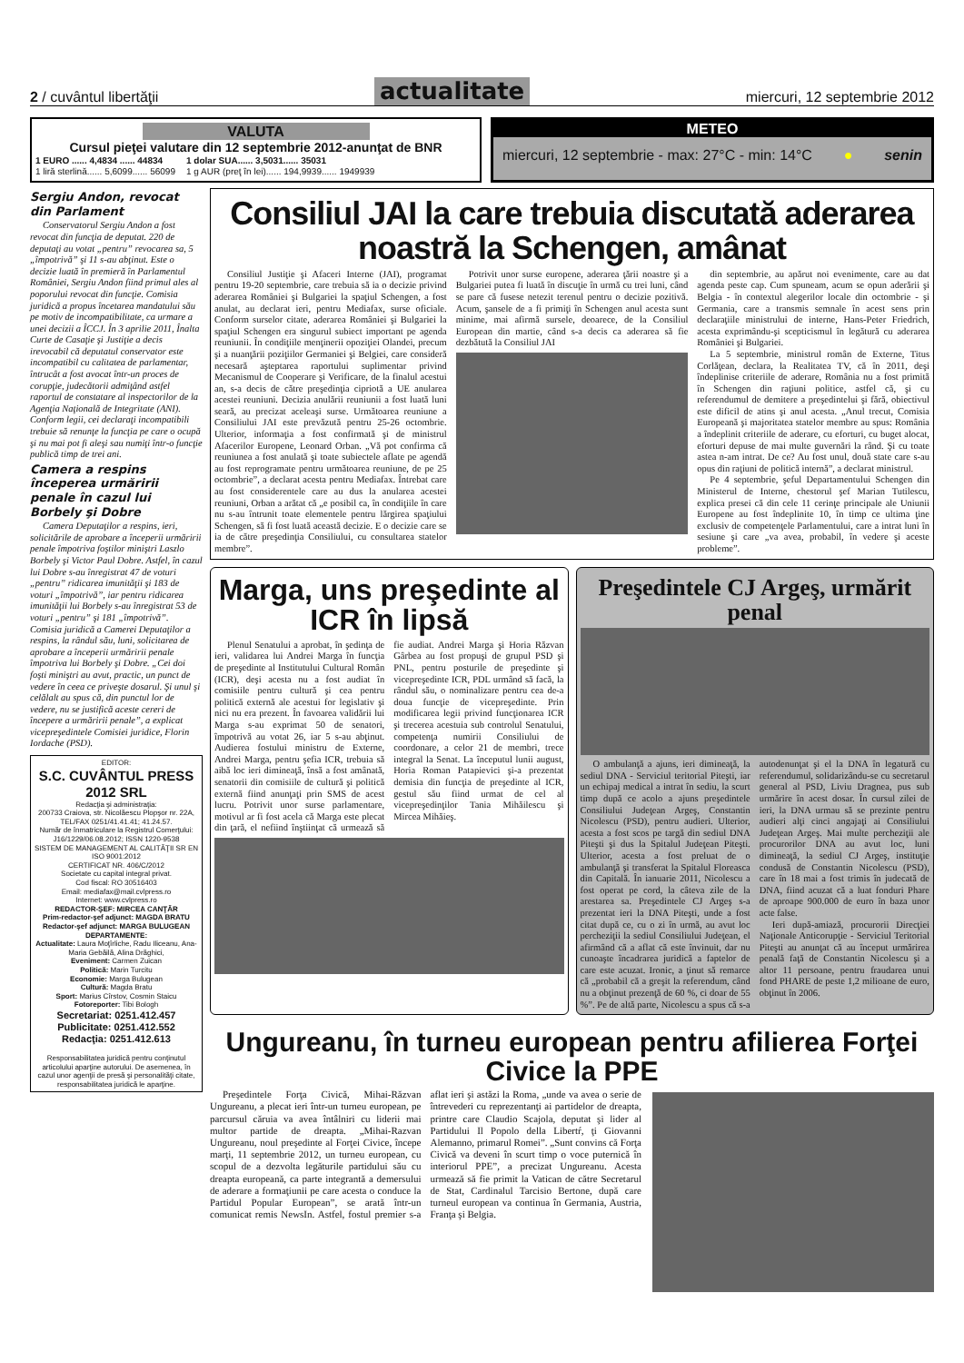2 / cuvântul libertăţii actualitate miercuri, 12 septembrie 2012
VALUTA
Cursul pieţei valutare din 12 septembrie 2012-anunţat de BNR
1 EURO ...... 4,4834 ...... 44834
1 liră sterlină...... 5,6099...... 56099
1 dolar SUA...... 3,5031...... 35031
1 g AUR (preţ în lei)...... 194,9939...... 1949939
METEO
miercuri, 12 septembrie - max: 27°C - min: 14°C ● senin
Sergiu Andon, revocat din Parlament
Conservatorul Sergiu Andon a fost revocat din funcţia de deputat. 220 de deputaţi au votat „pentru” revocarea sa, 5 „împotrivă” şi 11 s-au abţinut. Este o decizie luată în premieră în Parlamentul României, Sergiu Andon fiind primul ales al poporului revocat din funcţie. Comisia juridică a propus încetarea mandatului său pe motiv de incompatibilitate, ca urmare a unei decizii a ÎCCJ. În 3 aprilie 2011, Înalta Curte de Casaţie şi Justiţie a decis irevocabil că deputatul conservator este incompatibil cu calitatea de parlamentar, întrucât a fost avocat într-un proces de corupţie, judecătorii admiţând astfel raportul de constatare al inspectorilor de la Agenţia Naţională de Integritate (ANI). Conform legii, cei declaraţi incompatibili trebuie să renunţe la funcţia pe care o ocupă şi nu mai pot fi aleşi sau numiţi într-o funcţie publică timp de trei ani.
Camera a respins începerea urmăririi penale în cazul lui Borbely şi Dobre
Camera Deputaţilor a respins, ieri, solicitările de aprobare a începerii urmăririi penale împotriva foştilor miniştri Laszlo Borbely şi Victor Paul Dobre. Astfel, în cazul lui Dobre s-au înregistrat 47 de voturi „pentru” ridicarea imunităţii şi 183 de voturi „împotrivă”, iar pentru ridicarea imunităţii lui Borbely s-au înregistrat 53 de voturi „pentru” şi 181 „împotrivă”. Comisia juridică a Camerei Deputaţilor a respins, la rândul său, luni, solicitarea de aprobare a începerii urmăririi penale împotriva lui Borbely şi Dobre. „Cei doi foşti miniştri au avut, practic, un punct de vedere în ceea ce priveşte dosarul. Şi unul şi celălalt au spus că, din punctul lor de vedere, nu se justifică aceste cereri de începere a urmăririi penale”, a explicat vicepreşedintele Comisiei juridice, Florin Iordache (PSD).
EDITOR:
S.C. CUVÂNTUL PRESS 2012 SRL
Redacţia şi administraţia:
200733 Craiova, str. Nicolăescu Plopşor nr. 22A,
TEL/FAX 0251/41.41.41; 41.24.57.
Număr de înmatriculare la Registrul Comerţului: J16/1229/06.08.2012; ISSN 1220-9538
SISTEM DE MANAGEMENT AL CALITĂŢII SR EN ISO 9001:2012
CERTIFICAT NR. 406/C/2012
Societate cu capital integral privat.
Cod fiscal: RO 30516403
Email: mediafax@mail.cvlpress.ro
Internet: www.cvlpress.ro
REDACTOR-ŞEF: MIRCEA CANŢĂR
Prim-redactor-şef adjunct: MAGDA BRATU
Redactor-şef adjunct: MARGA BULUGEAN
DEPARTAMENTE:
Actualitate: Laura Moţîrliche, Radu Iliceanu, Ana-Maria Gebăilă, Alina Drăghici,
Eveniment: Carmen Zuican
Politică: Marin Turcitu
Economie: Marga Bulugean
Cultură: Magda Bratu
Sport: Marius Cîrstov, Cosmin Staicu
Fotoreporter: Tibi Bologh
Secretariat: 0251.412.457
Publicitate: 0251.412.552
Redacţia: 0251.412.613
Responsabilitatea juridică pentru conţinutul articolului aparţine autorului. De asemenea, în cazul unor agenţii de presă şi personalităţi citate, responsabilitatea juridică le aparţine.
Consiliul JAI la care trebuia discutată aderarea noastră la Schengen, amânat
Consiliul Justiţie şi Afaceri Interne (JAI), programat pentru 19-20 septembrie, care trebuia să ia o decizie privind aderarea României şi Bulgariei la spaţiul Schengen, a fost anulat, au declarat ieri, pentru Mediafax, surse oficiale. Conform surselor citate, aderarea României şi Bulgariei la spaţiul Schengen era singurul subiect important pe agenda reuniunii. În condiţiile menţinerii opoziţiei Olandei, precum şi a nuanţării poziţiilor Germaniei şi Belgiei, care consideră necesară aşteptarea raportului suplimentar privind Mecanismul de Cooperare şi Verificare, de la finalul acestui an, s-a decis de către preşedinţia cipriotă a UE anularea acestei reuniuni. Decizia anulării reuniunii a fost luată luni seară, au precizat aceleaşi surse. Următoarea reuniune a Consiliului JAI este prevăzută pentru 25-26 octombrie. Ulterior, informaţia a fost confirmată şi de ministrul Afacerilor Europene, Leonard Orban. „Vă pot confirma că reuniunea a fost anulată şi toate subiectele aflate pe agendă au fost reprogramate pentru următoarea reuniune, de pe 25 octombrie”, a declarat acesta pentru Mediafax. Întrebat care au fost considerentele care au dus la anularea acestei reuniuni, Orban a arătat că „e posibil ca, în condiţiile în care nu s-au întrunit toate elementele pentru lărgirea spaţiului Schengen, să fi fost luată această decizie. E o decizie care se ia de către preşedinţia Consiliului, cu consultarea statelor membre”.
Potrivit unor surse europene, aderarea ţării noastre şi a Bulgariei putea fi luată în discuţie în urmă cu trei luni, când se pare că fusese netezit terenul pentru o decizie pozitivă. Acum, şansele de a fi primiţi în Schengen anul acesta sunt minime, mai afirmă sursele, deoarece, de la Consiliul European din martie, când s-a decis ca aderarea să fie dezbătută la Consiliul JAI
din septembrie, au apărut noi evenimente, care au dat agenda peste cap. Cum spuneam, acum se opun aderării şi Belgia - în contextul alegerilor locale din octombrie - şi Germania, care a transmis semnale în acest sens prin declaraţiile ministrului de interne, Hans-Peter Friedrich, acesta exprimându-şi scepticismul în legătură cu aderarea României şi Bulgariei.
La 5 septembrie, ministrul român de Externe, Titus Corlăţean, declara, la Realitatea TV, că în 2011, deşi îndeplinise criteriile de aderare, România nu a fost primită în Schengen din raţiuni politice, astfel că, şi cu referendumul de demitere a preşedintelui şi fără, obiectivul este dificil de atins şi anul acesta. „Anul trecut, Comisia Europeană şi majoritatea statelor membre au spus: România a îndeplinit criteriile de aderare, cu eforturi, cu buget alocat, eforturi depuse de mai multe guvernări la rând. Şi cu toate astea n-am intrat. De ce? Au fost unul, două state care s-au opus din raţiuni de politică internă”, a declarat ministrul.
Pe 4 septembrie, şeful Departamentului Schengen din Ministerul de Interne, chestorul şef Marian Tutilescu, explica presei că din cele 11 cerinţe principale ale Uniunii Europene au fost îndeplinite 10, în timp ce ultima ţine exclusiv de competenţele Parlamentului, care a intrat luni în sesiune şi care „va avea, probabil, în vedere şi aceste probleme”.
Marga, uns preşedinte al ICR în lipsă
Plenul Senatului a aprobat, în şedinţa de ieri, validarea lui Andrei Marga în funcţia de preşedinte al Institutului Cultural Român (ICR), deşi acesta nu a fost audiat în comisiile pentru cultură şi cea pentru politică externă ale acestui for legislativ şi nici nu era prezent. În favoarea validării lui Marga s-au exprimat 50 de senatori, împotrivă au votat 26, iar 5 s-au abţinut. Audierea fostului ministru de Externe, Andrei Marga, pentru şefia ICR, trebuia să aibă loc ieri dimineaţă, însă a fost amânată, senatorii din comisiile de cultură şi politică externă fiind anunţaţi prin SMS de acest lucru. Potrivit unor surse parlamentare, motivul ar fi fost acela că Marga este plecat din ţară, el nefiind înştiinţat că urmează să fie audiat. Andrei Marga şi Horia Răzvan Gârbea au fost propuşi de grupul PSD şi PNL, pentru posturile de preşedinte şi vicepreşedinte ICR, PDL urmând să facă, la rândul său, o nominalizare pentru cea de-a doua funcţie de vicepreşedinte. Prin modificarea legii privind funcţionarea ICR şi trecerea acestuia sub controlul Senatului, competenţa numirii Consiliului de coordonare, a celor 21 de membri, trece integral la Senat. La începutul lunii august, Horia Roman Patapievici şi-a prezentat demisia din funcţia de preşedinte al ICR, gestul său fiind urmat de cel al vicepreşedinţilor Tania Mihăilescu şi Mircea Mihăieş.
Preşedintele CJ Argeş, urmărit penal
O ambulanţă a ajuns, ieri dimineaţă, la sediul DNA - Serviciul teritorial Piteşti, iar un echipaj medical a intrat în sediu, la scurt timp după ce acolo a ajuns preşedintele Consiliului Judeţean Argeş, Constantin Nicolescu (PSD), pentru audieri. Ulterior, acesta a fost scos pe targă din sediul DNA Piteşti şi dus la Spitalul Judeţean Piteşti. Ulterior, acesta a fost preluat de o ambulanţă şi transferat la Spitalul Floreasca din Capitală. În ianuarie 2011, Nicolescu a fost operat pe cord, la câteva zile de la arestarea sa. Preşedintele CJ Argeş s-a prezentat ieri la DNA Piteşti, unde a fost citat după ce, cu o zi în urmă, au avut loc percheziţii la sediul Consiliului Judeţean, el afirmând că a aflat că este învinuit, dar nu cunoaşte încadrarea juridică a faptelor de care este acuzat. Ironic, a ţinut să remarce că „probabil că a greşit la referendum, când nu a obţinut prezenţă de 60 %, ci doar de 55 %”. Pe de altă parte, Nicolescu a spus că s-a autodenunţat şi el la DNA în legatură cu referendumul, solidarizându-se cu secretarul general al PSD, Liviu Dragnea, pus sub urmărire în acest dosar. În cursul zilei de ieri, la DNA urmau să se prezinte pentru audieri alţi cinci angajaţi ai Consiliului Judeţean Argeş. Mai multe percheziţii ale procurorilor DNA au avut loc, luni dimineaţă, la sediul CJ Argeş, instituţie condusă de Constantin Nicolescu (PSD), care în 18 mai a fost trimis în judecată de DNA, fiind acuzat că a luat fonduri Phare de aproape 900.000 de euro în baza unor acte false.
Ieri după-amiază, procurorii Direcţiei Naţionale Anticorupţie - Serviciul Teritorial Piteşti au anunţat că au început urmărirea penală faţă de Constantin Nicolescu şi a altor 11 persoane, pentru fraudarea unui fond PHARE de peste 1,2 milioane de euro, obţinut în 2006.
Ungureanu, în turneu european pentru afilierea Forţei Civice la PPE
Preşedintele Forţa Civică, Mihai-Răzvan Ungureanu, a plecat ieri într-un turneu european, pe parcursul căruia va avea întâlniri cu liderii mai multor partide de dreapta. „Mihai-Razvan Ungureanu, noul preşedinte al Forţei Civice, începe marţi, 11 septembrie 2012, un turneu european, cu scopul de a dezvolta legăturile partidului său cu dreapta europeană, ca parte integrantă a demersului de aderare a formaţiunii pe care acesta o conduce la Partidul Popular European”, se arată într-un comunicat remis NewsIn. Astfel, fostul premier s-a aflat ieri şi astăzi la Roma, „unde va avea o serie de întrevederi cu reprezentanţi ai partidelor de dreapta, printre care Claudio Scajola, deputat şi lider al Partidului Il Popolo della Libertŕ, ţi Giovanni Alemanno, primarul Romei”. „Sunt convins că Forţa Civică va deveni în scurt timp o voce puternică în interiorul PPE”, a precizat Ungureanu. Acesta urmează să fie primit la Vatican de către Secretarul de Stat, Cardinalul Tarcisio Bertone, după care turneul european va continua în Germania, Austria, Franţa şi Belgia.